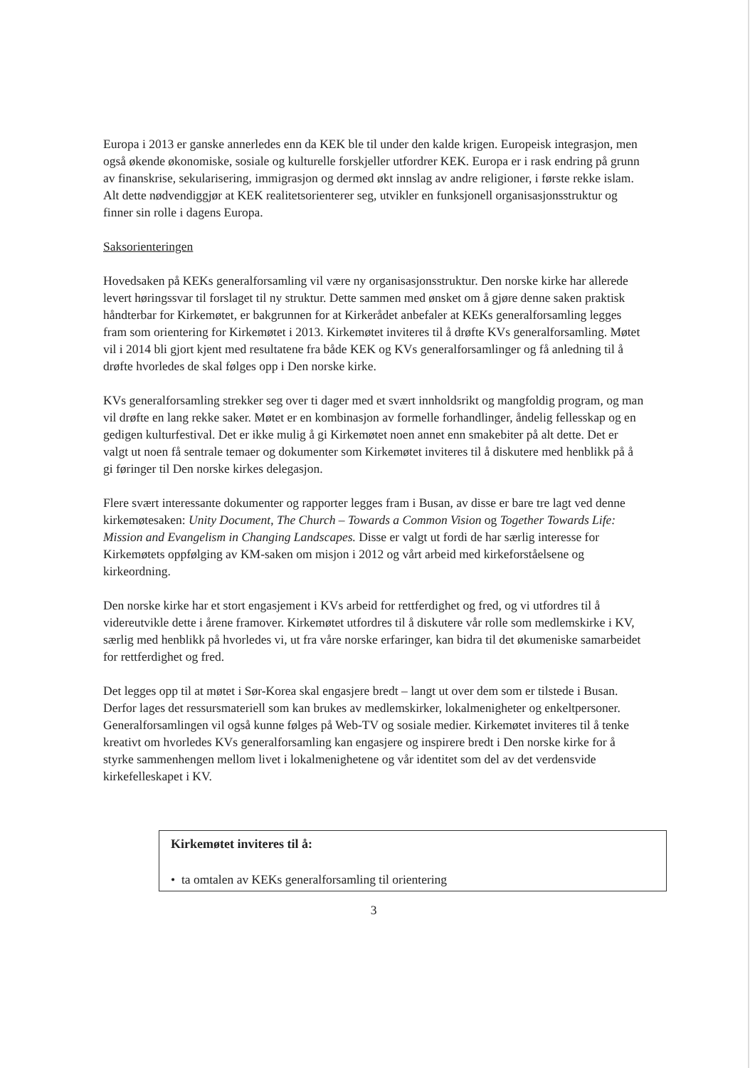Europa i 2013 er ganske annerledes enn da KEK ble til under den kalde krigen. Europeisk integrasjon, men også økende økonomiske, sosiale og kulturelle forskjeller utfordrer KEK. Europa er i rask endring på grunn av finanskrise, sekularisering, immigrasjon og dermed økt innslag av andre religioner, i første rekke islam. Alt dette nødvendiggjør at KEK realitetsorienterer seg, utvikler en funksjonell organisasjonsstruktur og finner sin rolle i dagens Europa.
Saksorienteringen
Hovedsaken på KEKs generalforsamling vil være ny organisasjonsstruktur. Den norske kirke har allerede levert høringssvar til forslaget til ny struktur. Dette sammen med ønsket om å gjøre denne saken praktisk håndterbar for Kirkemøtet, er bakgrunnen for at Kirkerådet anbefaler at KEKs generalforsamling legges fram som orientering for Kirkemøtet i 2013. Kirkemøtet inviteres til å drøfte KVs generalforsamling. Møtet vil i 2014 bli gjort kjent med resultatene fra både KEK og KVs generalforsamlinger og få anledning til å drøfte hvorledes de skal følges opp i Den norske kirke.
KVs generalforsamling strekker seg over ti dager med et svært innholdsrikt og mangfoldig program, og man vil drøfte en lang rekke saker. Møtet er en kombinasjon av formelle forhandlinger, åndelig fellesskap og en gedigen kulturfestival. Det er ikke mulig å gi Kirkemøtet noen annet enn smakebiter på alt dette. Det er valgt ut noen få sentrale temaer og dokumenter som Kirkemøtet inviteres til å diskutere med henblikk på å gi føringer til Den norske kirkes delegasjon.
Flere svært interessante dokumenter og rapporter legges fram i Busan, av disse er bare tre lagt ved denne kirkemøtesaken: Unity Document, The Church – Towards a Common Vision og Together Towards Life: Mission and Evangelism in Changing Landscapes. Disse er valgt ut fordi de har særlig interesse for Kirkemøtets oppfølging av KM-saken om misjon i 2012 og vårt arbeid med kirkeforståelsene og kirkeordning.
Den norske kirke har et stort engasjement i KVs arbeid for rettferdighet og fred, og vi utfordres til å videreutvikle dette i årene framover. Kirkemøtet utfordres til å diskutere vår rolle som medlemskirke i KV, særlig med henblikk på hvorledes vi, ut fra våre norske erfaringer, kan bidra til det økumeniske samarbeidet for rettferdighet og fred.
Det legges opp til at møtet i Sør-Korea skal engasjere bredt – langt ut over dem som er tilstede i Busan. Derfor lages det ressursmateriell som kan brukes av medlemskirker, lokalmenigheter og enkeltpersoner. Generalforsamlingen vil også kunne følges på Web-TV og sosiale medier. Kirkemøtet inviteres til å tenke kreativt om hvorledes KVs generalforsamling kan engasjere og inspirere bredt i Den norske kirke for å styrke sammenhengen mellom livet i lokalmenighetene og vår identitet som del av det verdensvide kirkefelleskapet i KV.
Kirkemøtet inviteres til å:
• ta omtalen av KEKs generalforsamling til orientering
3